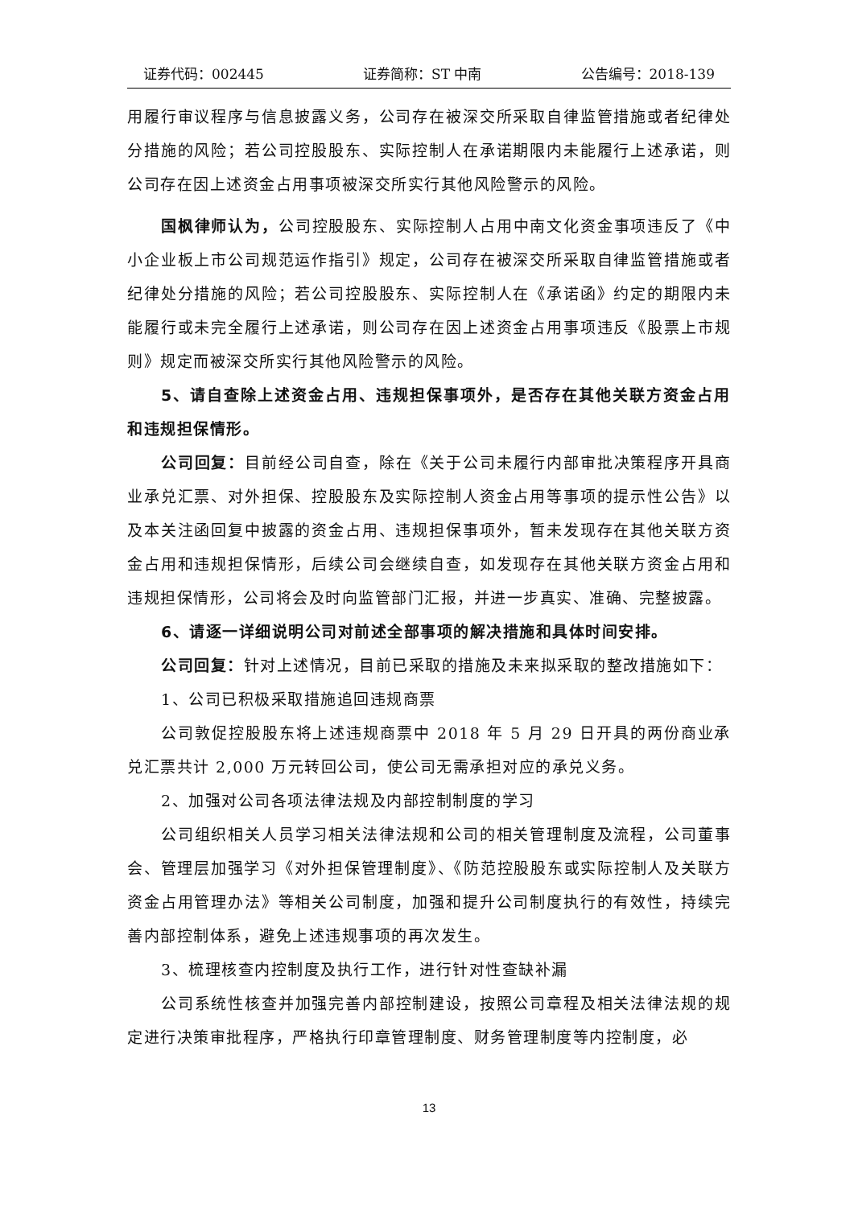证券代码：002445 证券简称：ST 中南 公告编号：2018-139
用履行审议程序与信息披露义务，公司存在被深交所采取自律监管措施或者纪律处分措施的风险；若公司控股股东、实际控制人在承诺期限内未能履行上述承诺，则公司存在因上述资金占用事项被深交所实行其他风险警示的风险。
国枫律师认为，公司控股股东、实际控制人占用中南文化资金事项违反了《中小企业板上市公司规范运作指引》规定，公司存在被深交所采取自律监管措施或者纪律处分措施的风险；若公司控股股东、实际控制人在《承诺函》约定的期限内未能履行或未完全履行上述承诺，则公司存在因上述资金占用事项违反《股票上市规则》规定而被深交所实行其他风险警示的风险。
5、请自查除上述资金占用、违规担保事项外，是否存在其他关联方资金占用和违规担保情形。
公司回复：目前经公司自查，除在《关于公司未履行内部审批决策程序开具商业承兑汇票、对外担保、控股股东及实际控制人资金占用等事项的提示性公告》以及本关注函回复中披露的资金占用、违规担保事项外，暂未发现存在其他关联方资金占用和违规担保情形，后续公司会继续自查，如发现存在其他关联方资金占用和违规担保情形，公司将会及时向监管部门汇报，并进一步真实、准确、完整披露。
6、请逐一详细说明公司对前述全部事项的解决措施和具体时间安排。
公司回复：针对上述情况，目前已采取的措施及未来拟采取的整改措施如下：
1、公司已积极采取措施追回违规商票
公司敦促控股股东将上述违规商票中 2018 年 5 月 29 日开具的两份商业承兑汇票共计 2,000 万元转回公司，使公司无需承担对应的承兑义务。
2、加强对公司各项法律法规及内部控制制度的学习
公司组织相关人员学习相关法律法规和公司的相关管理制度及流程，公司董事会、管理层加强学习《对外担保管理制度》、《防范控股股东或实际控制人及关联方资金占用管理办法》等相关公司制度，加强和提升公司制度执行的有效性，持续完善内部控制体系，避免上述违规事项的再次发生。
3、梳理核查内控制度及执行工作，进行针对性查缺补漏
公司系统性核查并加强完善内部控制建设，按照公司章程及相关法律法规的规定进行决策审批程序，严格执行印章管理制度、财务管理制度等内控制度，必
13